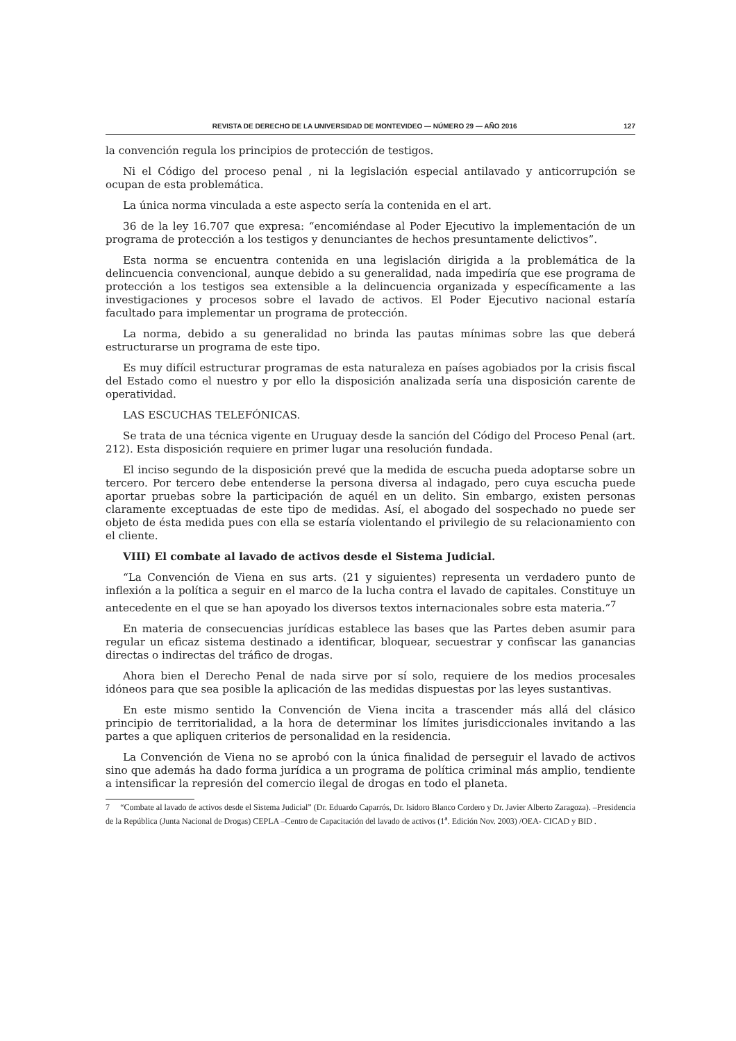REVISTA DE DERECHO DE LA UNIVERSIDAD DE MONTEVIDEO — NÚMERO 29 — AÑO 2016 127
la convención regula los principios de protección de testigos.
Ni el Código del proceso penal , ni la legislación especial antilavado y anticorrupción se ocupan de esta problemática.
La única norma vinculada a este aspecto sería la contenida en el art.
36 de la ley 16.707 que expresa: “encomiéndase al Poder Ejecutivo la implementación de un programa de protección a los testigos y denunciantes de hechos presuntamente delictivos”.
Esta norma se encuentra contenida en una legislación dirigida a la problemática de la delincuencia convencional, aunque debido a su generalidad, nada impediría que ese programa de protección a los testigos sea extensible a la delincuencia organizada y específicamente a las investigaciones y procesos sobre el lavado de activos. El Poder Ejecutivo nacional estaría facultado para implementar un programa de protección.
La norma, debido a su generalidad no brinda las pautas mínimas sobre las que deberá estructurarse un programa de este tipo.
Es muy difícil estructurar programas de esta naturaleza en países agobiados por la crisis fiscal del Estado como el nuestro y por ello la disposición analizada sería una disposición carente de operatividad.
LAS ESCUCHAS TELEFÓNICAS.
Se trata de una técnica vigente en Uruguay desde la sanción del Código del Proceso Penal (art. 212). Esta disposición requiere en primer lugar una resolución fundada.
El inciso segundo de la disposición prevé que la medida de escucha pueda adoptarse sobre un tercero. Por tercero debe entenderse la persona diversa al indagado, pero cuya escucha puede aportar pruebas sobre la participación de aquél en un delito. Sin embargo, existen personas claramente exceptuadas de este tipo de medidas. Así, el abogado del sospechado no puede ser objeto de ésta medida pues con ella se estaría violentando el privilegio de su relacionamiento con el cliente.
VIII) El combate al lavado de activos desde el Sistema Judicial.
“La Convención de Viena en sus arts. (21 y siguientes) representa un verdadero punto de inflexión a la política a seguir en el marco de la lucha contra el lavado de capitales. Constituye un antecedente en el que se han apoyado los diversos textos internacionales sobre esta materia.”<sup>7</sup>
En materia de consecuencias jurídicas establece las bases que las Partes deben asumir para regular un eficaz sistema destinado a identificar, bloquear, secuestrar y confiscar las ganancias directas o indirectas del tráfico de drogas.
Ahora bien el Derecho Penal de nada sirve por sí solo, requiere de los medios procesales idóneos para que sea posible la aplicación de las medidas dispuestas por las leyes sustantivas.
En este mismo sentido la Convención de Viena incita a trascender más allá del clásico principio de territorialidad, a la hora de determinar los límites jurisdiccionales invitando a las partes a que apliquen criterios de personalidad en la residencia.
La Convención de Viena no se aprobó con la única finalidad de perseguir el lavado de activos sino que además ha dado forma jurídica a un programa de política criminal más amplio, tendiente a intensificar la represión del comercio ilegal de drogas en todo el planeta.
7 “Combate al lavado de activos desde el Sistema Judicial” (Dr. Eduardo Caparrós, Dr. Isidoro Blanco Cordero y Dr. Javier Alberto Zaragoza). –Presidencia de la República (Junta Nacional de Drogas) CEPLA –Centro de Capacitación del lavado de activos (1<sup>a</sup>. Edición Nov. 2003) /OEA- CICAD y BID .